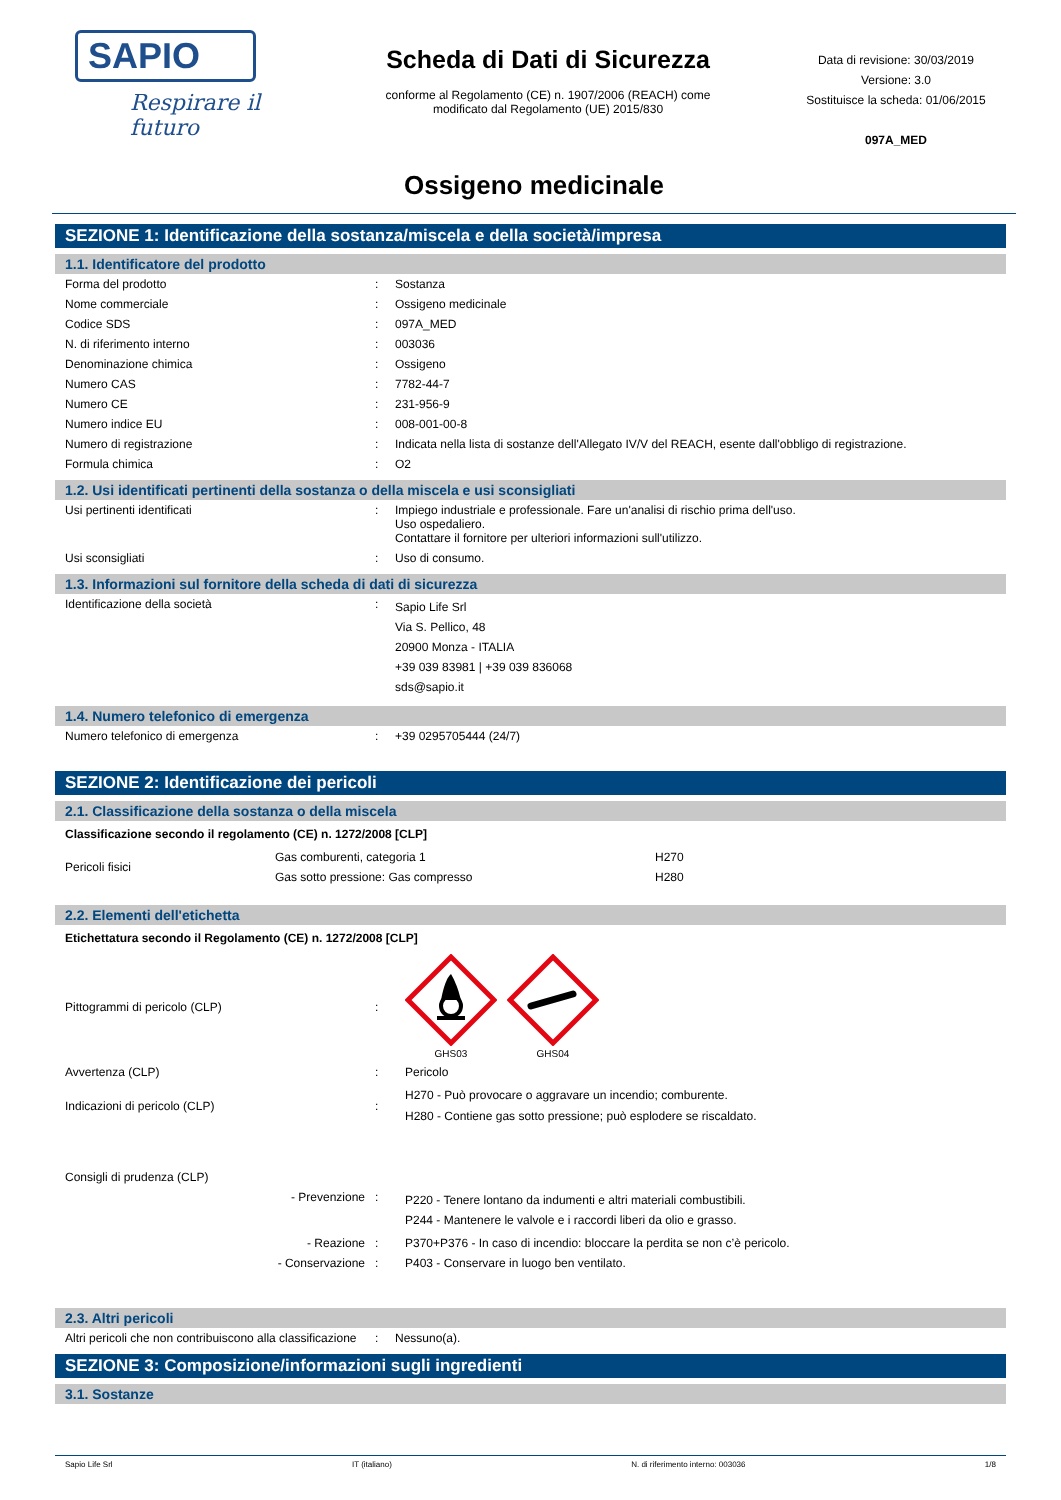SAPIO
Respirare il futuro
Scheda di Dati di Sicurezza
conforme al Regolamento (CE) n. 1907/2006 (REACH) come
modificato dal Regolamento (UE) 2015/830
Data di revisione: 30/03/2019
Versione: 3.0
Sostituisce la scheda: 01/06/2015
097A_MED
Ossigeno medicinale
SEZIONE 1: Identificazione della sostanza/miscela e della società/impresa
1.1. Identificatore del prodotto
| Forma del prodotto | : | Sostanza |
| Nome commerciale | : | Ossigeno medicinale |
| Codice SDS | : | 097A_MED |
| N. di riferimento interno | : | 003036 |
| Denominazione chimica | : | Ossigeno |
| Numero CAS | : | 7782-44-7 |
| Numero CE | : | 231-956-9 |
| Numero indice EU | : | 008-001-00-8 |
| Numero di registrazione | : | Indicata nella lista di sostanze dell'Allegato IV/V del REACH, esente dall'obbligo di registrazione. |
| Formula chimica | : | O2 |
1.2. Usi identificati pertinenti della sostanza o della miscela e usi sconsigliati
| Usi pertinenti identificati | : | Impiego industriale e professionale. Fare un'analisi di rischio prima dell'uso. Uso ospedaliero. Contattare il fornitore per ulteriori informazioni sull'utilizzo. |
| Usi sconsigliati | : | Uso di consumo. |
1.3. Informazioni sul fornitore della scheda di dati di sicurezza
| Identificazione della società | : | Sapio Life Srl Via S. Pellico, 48 20900 Monza - ITALIA +39 039 83981 / +39 039 836068 sds@sapio.it |
1.4. Numero telefonico di emergenza
| Numero telefonico di emergenza | : | +39 0295705444 (24/7) |
SEZIONE 2: Identificazione dei pericoli
2.1. Classificazione della sostanza o della miscela
Classificazione secondo il regolamento (CE) n. 1272/2008 [CLP]
| Pericoli fisici | Gas comburenti, categoria 1 | H270 |
| | Gas sotto pressione: Gas compresso | H280 |
2.2. Elementi dell'etichetta
Etichettatura secondo il Regolamento (CE) n. 1272/2008 [CLP]
| Pittogrammi di pericolo (CLP) | : | GHS03 GHS04 |
| Avvertenza (CLP) | : | Pericolo |
| Indicazioni di pericolo (CLP) | : | H270 - Può provocare o aggravare un incendio; comburente. H280 - Contiene gas sotto pressione; può esplodere se riscaldato. |
| Consigli di prudenza (CLP) | | |
| - Prevenzione | : | P220 - Tenere lontano da indumenti e altri materiali combustibili. P244 - Mantenere le valvole e i raccordi liberi da olio e grasso. |
| - Reazione | : | P370+P376 - In caso di incendio: bloccare la perdita se non c’è pericolo. |
| - Conservazione | : | P403 - Conservare in luogo ben ventilato. |
2.3. Altri pericoli
| Altri pericoli che non contribuiscono alla classificazione | : | Nessuno(a). |
SEZIONE 3: Composizione/informazioni sugli ingredienti
3.1. Sostanze
Sapio Life Srl IT (italiano) N. di riferimento interno: 003036 1/8